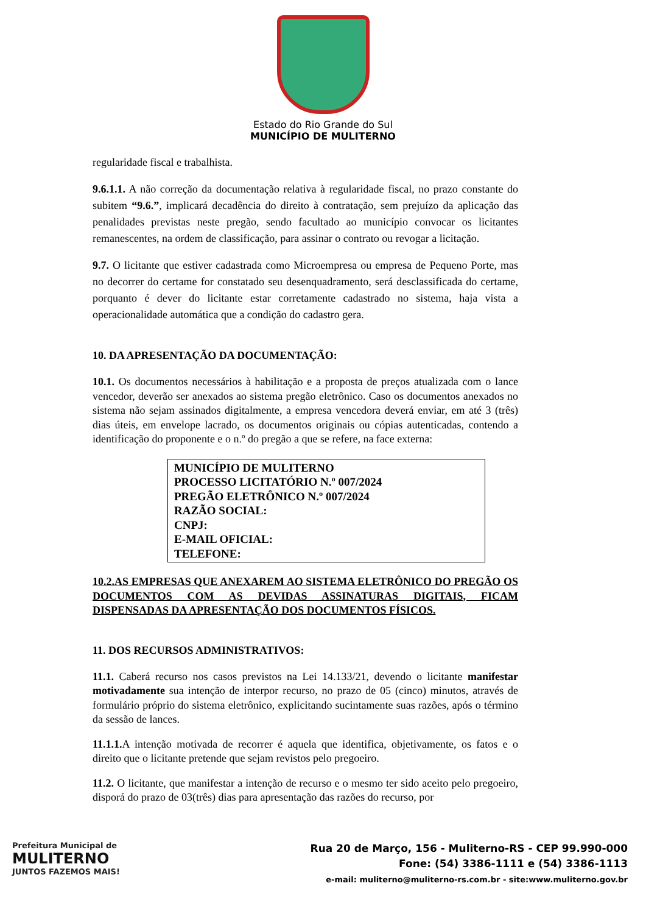Estado do Rio Grande do Sul
MUNICÍPIO DE MULITERNO
regularidade fiscal e trabalhista.
9.6.1.1. A não correção da documentação relativa à regularidade fiscal, no prazo constante do subitem “9.6.”, implicará decadência do direito à contratação, sem prejuízo da aplicação das penalidades previstas neste pregão, sendo facultado ao município convocar os licitantes remanescentes, na ordem de classificação, para assinar o contrato ou revogar a licitação.
9.7. O licitante que estiver cadastrada como Microempresa ou empresa de Pequeno Porte, mas no decorrer do certame for constatado seu desenquadramento, será desclassificada do certame, porquanto é dever do licitante estar corretamente cadastrado no sistema, haja vista a operacionalidade automática que a condição do cadastro gera.
10. DA APRESENTAÇÃO DA DOCUMENTAÇÃO:
10.1. Os documentos necessários à habilitação e a proposta de preços atualizada com o lance vencedor, deverão ser anexados ao sistema pregão eletrônico. Caso os documentos anexados no sistema não sejam assinados digitalmente, a empresa vencedora deverá enviar, em até 3 (três) dias úteis, em envelope lacrado, os documentos originais ou cópias autenticadas, contendo a identificação do proponente e o n.º do pregão a que se refere, na face externa:
MUNICÍPIO DE MULITERNO
PROCESSO LICITATÓRIO N.º 007/2024
PREGÃO ELETRÔNICO N.º 007/2024
RAZÃO SOCIAL:
CNPJ:
E-MAIL OFICIAL:
TELEFONE:
10.2.AS EMPRESAS QUE ANEXAREM AO SISTEMA ELETRÔNICO DO PREGÃO OS DOCUMENTOS COM AS DEVIDAS ASSINATURAS DIGITAIS, FICAM DISPENSADAS DA APRESENTAÇÃO DOS DOCUMENTOS FÍSICOS.
11. DOS RECURSOS ADMINISTRATIVOS:
11.1. Caberá recurso nos casos previstos na Lei 14.133/21, devendo o licitante manifestar motivadamente sua intenção de interpor recurso, no prazo de 05 (cinco) minutos, através de formulário próprio do sistema eletrônico, explicitando sucintamente suas razões, após o término da sessão de lances.
11.1.1. A intenção motivada de recorrer é aquela que identifica, objetivamente, os fatos e o direito que o licitante pretende que sejam revistos pelo pregoeiro.
11.2. O licitante, que manifestar a intenção de recurso e o mesmo ter sido aceito pelo pregoeiro, disporá do prazo de 03(três) dias para apresentação das razões do recurso, por
Prefeitura Municipal de
MULITERNO
JUNTOS FAZEMOS MAIS!
Rua 20 de Março, 156 - Muliterno-RS - CEP 99.990-000
Fone: (54) 3386-1111 e (54) 3386-1113
e-mail: muliterno@muliterno-rs.com.br - site:www.muliterno.gov.br